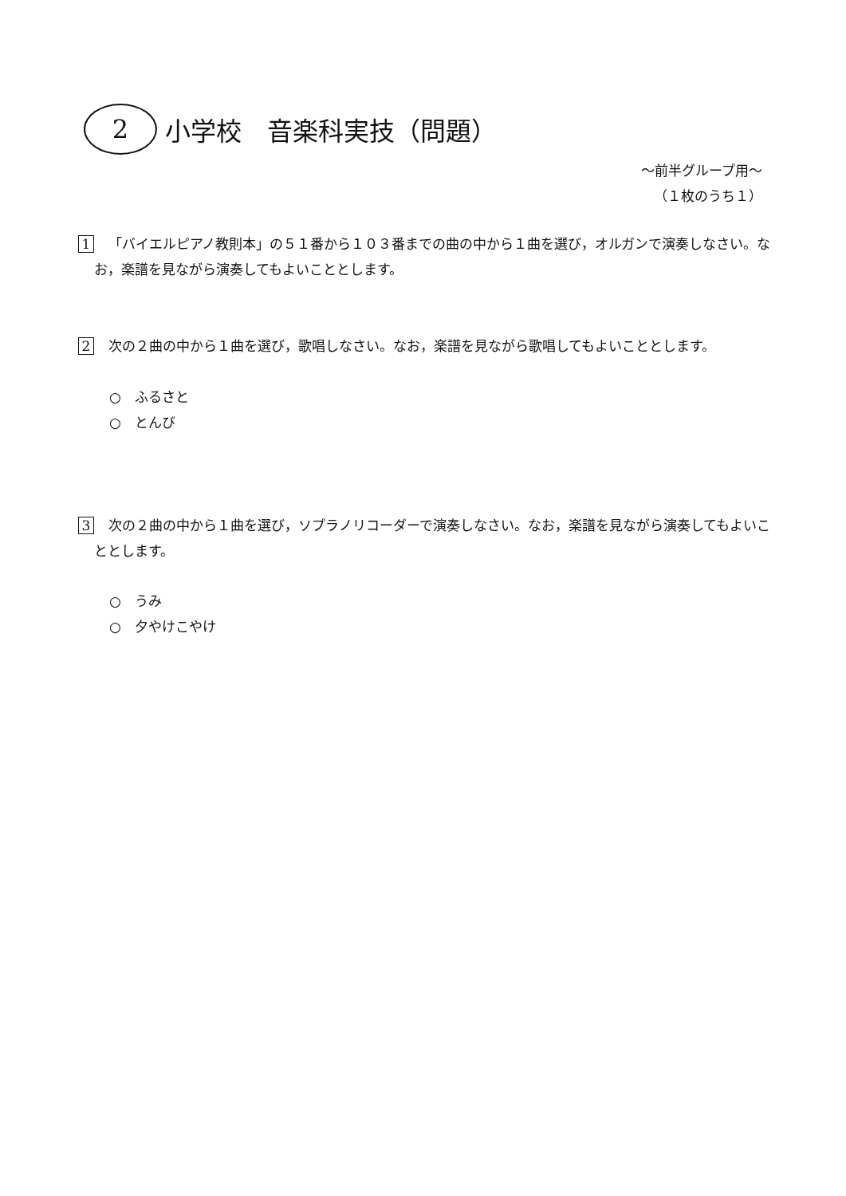2
小学校　音楽科実技（問題）
～前半グループ用～
（１枚のうち１）
1 「バイエルピアノ教則本」の５１番から１０３番までの曲の中から１曲を選び，オルガンで演奏しなさい。なお，楽譜を見ながら演奏してもよいこととします。
2 次の２曲の中から１曲を選び，歌唱しなさい。なお，楽譜を見ながら歌唱してもよいこととします。
○　ふるさと
○　とんび
3 次の２曲の中から１曲を選び，ソプラノリコーダーで演奏しなさい。なお，楽譜を見ながら演奏してもよいこととします。
○　うみ
○　夕やけこやけ